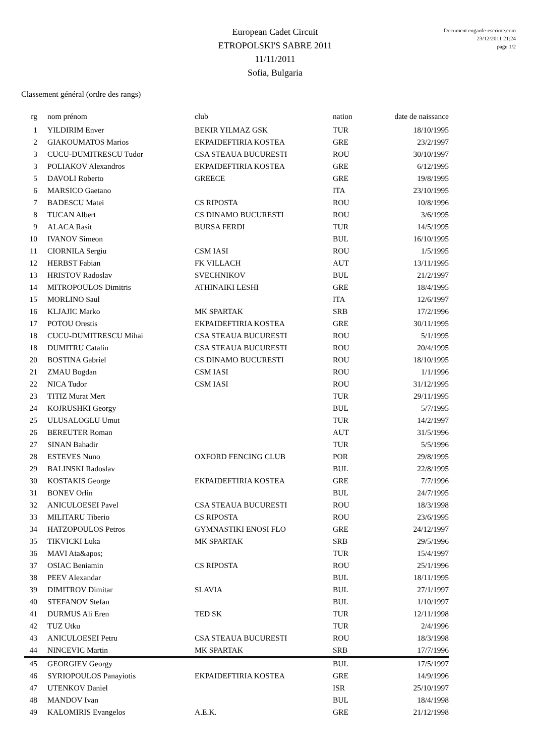European Cadet Circuit
ETROPOLSKI'S SABRE 2011
11/11/2011
Sofia, Bulgaria
Document engarde-escrime.com
23/12/2011 21:24
page 1/2
Classement général (ordre des rangs)
| rg | nom prénom | club | nation | date de naissance |
| --- | --- | --- | --- | --- |
| 1 | YILDIRIM Enver | BEKIR YILMAZ GSK | TUR | 18/10/1995 |
| 2 | GIAKOUMATOS Marios | EKPAIDEFTIRIA KOSTEA | GRE | 23/2/1997 |
| 3 | CUCU-DUMITRESCU Tudor | CSA STEAUA BUCURESTI | ROU | 30/10/1997 |
| 3 | POLIAKOV Alexandros | EKPAIDEFTIRIA KOSTEA | GRE | 6/12/1995 |
| 5 | DAVOLI Roberto | GREECE | GRE | 19/8/1995 |
| 6 | MARSICO Gaetano | | ITA | 23/10/1995 |
| 7 | BADESCU Matei | CS RIPOSTA | ROU | 10/8/1996 |
| 8 | TUCAN Albert | CS DINAMO BUCURESTI | ROU | 3/6/1995 |
| 9 | ALACA Rasit | BURSA FERDI | TUR | 14/5/1995 |
| 10 | IVANOV Simeon | | BUL | 16/10/1995 |
| 11 | CIORNILA Sergiu | CSM IASI | ROU | 1/5/1995 |
| 12 | HERBST Fabian | FK VILLACH | AUT | 13/11/1995 |
| 13 | HRISTOV Radoslav | SVECHNIKOV | BUL | 21/2/1997 |
| 14 | MITROPOULOS Dimitris | ATHINAIKI LESHI | GRE | 18/4/1995 |
| 15 | MORLINO Saul | | ITA | 12/6/1997 |
| 16 | KLJAJIC Marko | MK SPARTAK | SRB | 17/2/1996 |
| 17 | POTOU Orestis | EKPAIDEFTIRIA KOSTEA | GRE | 30/11/1995 |
| 18 | CUCU-DUMITRESCU Mihai | CSA STEAUA BUCURESTI | ROU | 5/1/1995 |
| 18 | DUMITRU Catalin | CSA STEAUA BUCURESTI | ROU | 20/4/1995 |
| 20 | BOSTINA Gabriel | CS DINAMO BUCURESTI | ROU | 18/10/1995 |
| 21 | ZMAU Bogdan | CSM IASI | ROU | 1/1/1996 |
| 22 | NICA Tudor | CSM IASI | ROU | 31/12/1995 |
| 23 | TITIZ Murat Mert | | TUR | 29/11/1995 |
| 24 | KOJRUSHKI Georgy | | BUL | 5/7/1995 |
| 25 | ULUSALOGLU Umut | | TUR | 14/2/1997 |
| 26 | BEREUTER Roman | | AUT | 31/5/1996 |
| 27 | SINAN Bahadir | | TUR | 5/5/1996 |
| 28 | ESTEVES Nuno | OXFORD FENCING CLUB | POR | 29/8/1995 |
| 29 | BALINSKI Radoslav | | BUL | 22/8/1995 |
| 30 | KOSTAKIS George | EKPAIDEFTIRIA KOSTEA | GRE | 7/7/1996 |
| 31 | BONEV Orlin | | BUL | 24/7/1995 |
| 32 | ANICULOESEI Pavel | CSA STEAUA BUCURESTI | ROU | 18/3/1998 |
| 33 | MILITARU Tiberio | CS RIPOSTA | ROU | 23/6/1995 |
| 34 | HATZOPOULOS Petros | GYMNASTIKI ENOSI FLO | GRE | 24/12/1997 |
| 35 | TIKVICKI Luka | MK SPARTAK | SRB | 29/5/1996 |
| 36 | MAVI Ata&apos; | | TUR | 15/4/1997 |
| 37 | OSIAC Beniamin | CS RIPOSTA | ROU | 25/1/1996 |
| 38 | PEEV Alexandar | | BUL | 18/11/1995 |
| 39 | DIMITROV Dimitar | SLAVIA | BUL | 27/1/1997 |
| 40 | STEFANOV Stefan | | BUL | 1/10/1997 |
| 41 | DURMUS Ali Eren | TED SK | TUR | 12/11/1998 |
| 42 | TUZ Utku | | TUR | 2/4/1996 |
| 43 | ANICULOESEI Petru | CSA STEAUA BUCURESTI | ROU | 18/3/1998 |
| 44 | NINCEVIC Martin | MK SPARTAK | SRB | 17/7/1996 |
| 45 | GEORGIEV Georgy | | BUL | 17/5/1997 |
| 46 | SYRIOPOULOS Panayiotis | EKPAIDEFTIRIA KOSTEA | GRE | 14/9/1996 |
| 47 | UTENKOV Daniel | | ISR | 25/10/1997 |
| 48 | MANDOV Ivan | | BUL | 18/4/1998 |
| 49 | KALOMIRIS Evangelos | A.E.K. | GRE | 21/12/1998 |